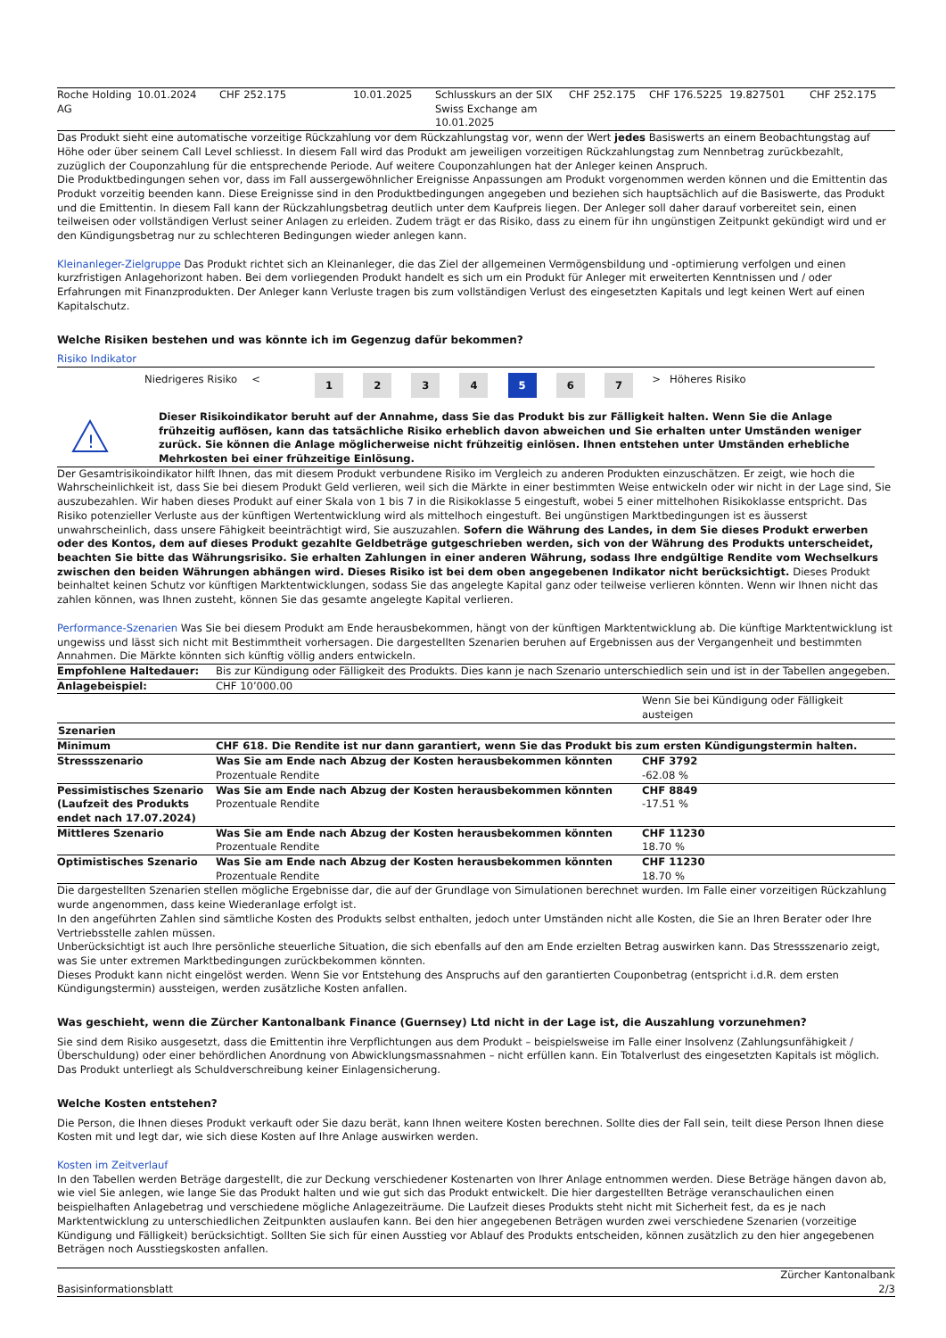| Roche Holding AG | 10.01.2024 | CHF 252.175 | 10.01.2025 | Schlusskurs an der SIX Swiss Exchange am 10.01.2025 | CHF 252.175 | CHF 176.5225 | 19.827501 | CHF 252.175 |
Das Produkt sieht eine automatische vorzeitige Rückzahlung vor dem Rückzahlungstag vor, wenn der Wert jedes Basiswerts an einem Beobachtungstag auf Höhe oder über seinem Call Level schliesst. In diesem Fall wird das Produkt am jeweiligen vorzeitigen Rückzahlungstag zum Nennbetrag zurückbezahlt, zuzüglich der Couponzahlung für die entsprechende Periode. Auf weitere Couponzahlungen hat der Anleger keinen Anspruch.
Die Produktbedingungen sehen vor, dass im Fall aussergewöhnlicher Ereignisse Anpassungen am Produkt vorgenommen werden können und die Emittentin das Produkt vorzeitig beenden kann. Diese Ereignisse sind in den Produktbedingungen angegeben und beziehen sich hauptsächlich auf die Basiswerte, das Produkt und die Emittentin. In diesem Fall kann der Rückzahlungsbetrag deutlich unter dem Kaufpreis liegen. Der Anleger soll daher darauf vorbereitet sein, einen teilweisen oder vollständigen Verlust seiner Anlagen zu erleiden. Zudem trägt er das Risiko, dass zu einem für ihn ungünstigen Zeitpunkt gekündigt wird und er den Kündigungsbetrag nur zu schlechteren Bedingungen wieder anlegen kann.
Kleinanleger-Zielgruppe Das Produkt richtet sich an Kleinanleger, die das Ziel der allgemeinen Vermögensbildung und -optimierung verfolgen und einen kurzfristigen Anlagehorizont haben. Bei dem vorliegenden Produkt handelt es sich um ein Produkt für Anleger mit erweiterten Kenntnissen und / oder Erfahrungen mit Finanzprodukten. Der Anleger kann Verluste tragen bis zum vollständigen Verlust des eingesetzten Kapitals und legt keinen Wert auf einen Kapitalschutz.
Welche Risiken bestehen und was könnte ich im Gegenzug dafür bekommen?
Risiko Indikator
| | Niedrigeres Risiko | < | | 1 | 2 | 3 | 4 | 5 | 6 | 7 | > | Höheres Risiko |
| ! | Dieser Risikoindikator beruht auf der Annahme, dass Sie das Produkt bis zur Fälligkeit halten. Wenn Sie die Anlage frühzeitig auflösen, kann das tatsächliche Risiko erheblich davon abweichen und Sie erhalten unter Umständen weniger zurück. Sie können die Anlage möglicherweise nicht frühzeitig einlösen. Ihnen entstehen unter Umständen erhebliche Mehrkosten bei einer frühzeitige Einlösung. |
Der Gesamtrisikoindikator hilft Ihnen, das mit diesem Produkt verbundene Risiko im Vergleich zu anderen Produkten einzuschätzen. Er zeigt, wie hoch die Wahrscheinlichkeit ist, dass Sie bei diesem Produkt Geld verlieren, weil sich die Märkte in einer bestimmten Weise entwickeln oder wir nicht in der Lage sind, Sie auszubezahlen. Wir haben dieses Produkt auf einer Skala von 1 bis 7 in die Risikoklasse 5 eingestuft, wobei 5 einer mittelhohen Risikoklasse entspricht. Das Risiko potenzieller Verluste aus der künftigen Wertentwicklung wird als mittelhoch eingestuft. Bei ungünstigen Marktbedingungen ist es äusserst unwahrscheinlich, dass unsere Fähigkeit beeinträchtigt wird, Sie auszuzahlen. Sofern die Währung des Landes, in dem Sie dieses Produkt erwerben oder des Kontos, dem auf dieses Produkt gezahlte Geldbeträge gutgeschrieben werden, sich von der Währung des Produkts unterscheidet, beachten Sie bitte das Währungsrisiko. Sie erhalten Zahlungen in einer anderen Währung, sodass Ihre endgültige Rendite vom Wechselkurs zwischen den beiden Währungen abhängen wird. Dieses Risiko ist bei dem oben angegebenen Indikator nicht berücksichtigt. Dieses Produkt beinhaltet keinen Schutz vor künftigen Marktentwicklungen, sodass Sie das angelegte Kapital ganz oder teilweise verlieren könnten. Wenn wir Ihnen nicht das zahlen können, was Ihnen zusteht, können Sie das gesamte angelegte Kapital verlieren.
Performance-Szenarien Was Sie bei diesem Produkt am Ende herausbekommen, hängt von der künftigen Marktentwicklung ab. Die künftige Marktentwicklung ist ungewiss und lässt sich nicht mit Bestimmtheit vorhersagen. Die dargestellten Szenarien beruhen auf Ergebnissen aus der Vergangenheit und bestimmten Annahmen. Die Märkte könnten sich künftig völlig anders entwickeln.
| Empfohlene Haltedauer: | Bis zur Kündigung oder Fälligkeit des Produkts. Dies kann je nach Szenario unterschiedlich sein und ist in der Tabellen angegeben. | |
| Anlagebeispiel: | CHF 10’000.00 | |
| | | Wenn Sie bei Kündigung oder Fälligkeit austeigen |
| Szenarien | | |
| Minimum | CHF 618. Die Rendite ist nur dann garantiert, wenn Sie das Produkt bis zum ersten Kündigungstermin halten. | |
| Stressszenario | Was Sie am Ende nach Abzug der Kosten herausbekommen könnten Prozentuale Rendite | CHF 3792 -62.08 % |
| Pessimistisches Szenario (Laufzeit des Produkts endet nach 17.07.2024) | Was Sie am Ende nach Abzug der Kosten herausbekommen könnten Prozentuale Rendite | CHF 8849 -17.51 % |
| Mittleres Szenario | Was Sie am Ende nach Abzug der Kosten herausbekommen könnten Prozentuale Rendite | CHF 11230 18.70 % |
| Optimistisches Szenario | Was Sie am Ende nach Abzug der Kosten herausbekommen könnten Prozentuale Rendite | CHF 11230 18.70 % |
Die dargestellten Szenarien stellen mögliche Ergebnisse dar, die auf der Grundlage von Simulationen berechnet wurden. Im Falle einer vorzeitigen Rückzahlung wurde angenommen, dass keine Wiederanlage erfolgt ist.
In den angeführten Zahlen sind sämtliche Kosten des Produkts selbst enthalten, jedoch unter Umständen nicht alle Kosten, die Sie an Ihren Berater oder Ihre Vertriebsstelle zahlen müssen.
Unberücksichtigt ist auch Ihre persönliche steuerliche Situation, die sich ebenfalls auf den am Ende erzielten Betrag auswirken kann. Das Stressszenario zeigt, was Sie unter extremen Marktbedingungen zurückbekommen könnten.
Dieses Produkt kann nicht eingelöst werden. Wenn Sie vor Entstehung des Anspruchs auf den garantierten Couponbetrag (entspricht i.d.R. dem ersten Kündigungstermin) aussteigen, werden zusätzliche Kosten anfallen.
Was geschieht, wenn die Zürcher Kantonalbank Finance (Guernsey) Ltd nicht in der Lage ist, die Auszahlung vorzunehmen?
Sie sind dem Risiko ausgesetzt, dass die Emittentin ihre Verpflichtungen aus dem Produkt – beispielsweise im Falle einer Insolvenz (Zahlungsunfähigkeit / Überschuldung) oder einer behördlichen Anordnung von Abwicklungsmassnahmen – nicht erfüllen kann. Ein Totalverlust des eingesetzten Kapitals ist möglich. Das Produkt unterliegt als Schuldverschreibung keiner Einlagensicherung.
Welche Kosten entstehen?
Die Person, die Ihnen dieses Produkt verkauft oder Sie dazu berät, kann Ihnen weitere Kosten berechnen. Sollte dies der Fall sein, teilt diese Person Ihnen diese Kosten mit und legt dar, wie sich diese Kosten auf Ihre Anlage auswirken werden.
Kosten im Zeitverlauf
In den Tabellen werden Beträge dargestellt, die zur Deckung verschiedener Kostenarten von Ihrer Anlage entnommen werden. Diese Beträge hängen davon ab, wie viel Sie anlegen, wie lange Sie das Produkt halten und wie gut sich das Produkt entwickelt. Die hier dargestellten Beträge veranschaulichen einen beispielhaften Anlagebetrag und verschiedene mögliche Anlagezeiträume. Die Laufzeit dieses Produkts steht nicht mit Sicherheit fest, da es je nach Marktentwicklung zu unterschiedlichen Zeitpunkten auslaufen kann. Bei den hier angegebenen Beträgen wurden zwei verschiedene Szenarien (vorzeitige Kündigung und Fälligkeit) berücksichtigt. Sollten Sie sich für einen Ausstieg vor Ablauf des Produkts entscheiden, können zusätzlich zu den hier angegebenen Beträgen noch Ausstiegskosten anfallen.
| Basisinformationsblatt | Zürcher Kantonalbank 2/3 |